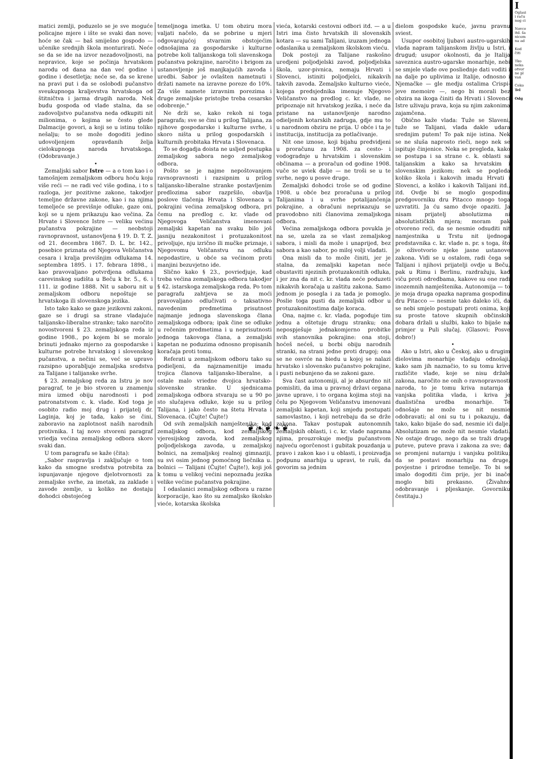matici zemlji, poduzelo se je sve moguće policajne mjere i ište se svaki dan nove; hoće se čak — baš smiješno gospodo — učenike srednjih škola monturirati. Neće se da se ide na izvor nezadovoljnosti, na nepravice, koje se počinja hrvatskom narodu od dana na dan već godine i godine i desetletja; neće se, da se krene na pravi put i da se oslobodi pučanstvo sveukupnoga kraljevstva hrvatskoga od štitničtva i jarma drugih naroda. Nek budu gospoda od vlade stalna, da se zadovoljstvo pučanstva neda odkupiti nit milionima, o kojima se često glede Dalmacije govori, a koji se u istinu toliko nešalju; to se može dogoditi jedino udovoljenjem opravdanih želja cielokupnoga naroda hrvatskoga. (Odobravanje.)
•
Zemaljski sabor Istre — a o tom kao i o tamošnjem zemaljskom odboru hoću koju više reći — ne radi već više godina, i to s razloga, jer pozitivne zakone, takodjer temeljne državne zakone, kao i na njima temeljeće se previšnje odluke, gaze oni, koji se u njem prikazuju kao večina. Za Hrvate i Slovence Istre — veliku većinu pučanstva pokrajine — neobstoji ravnopravnost, ustanovljena § 19. D. T. Z. od 21. decembra 1867. D. L. br. 142., posebice priznata od Njegova Veličanstva cesara i kralja previšnjim odlukama 14. septembra 1895. i 17. febrara 1898., i kao pravovaljano potvrdjena odlukama carevinskog sudišta u Beču k br. 5., 6. i 111. iz godine 1888. Nit u saboru nit u zemaljskom odboru nepoštuje se hrvatskoga ili slovenskoga jezika.
Isto tako kako se gaze jezikovni zakoni, gaze se i drugi sa strane vladajuće talijansko-liberalne stranke; tako naročito novostvoreni § 23. zemaljskoga reda iz godine 1908., po kojem bi se moralo brinuti jednako mjerno za gospodarske i kulturne potrebe hrvatskog i slovenskog pučanstva, a nečini se, već se upravo razsipno uporabljuje zemaljska sredstva za Talijane i talijanske svrhe.
§ 23. zemaljskog reda za Istru je nov paragraf, te je bio stvoren u znamenju mira izmed obiju narodnosti i pod patronatstvom c. k. vlade. Kod toga je osobito radio moj drug i prijatelj dr. Laginja, koj je tada, kako se čini, zaboravio na zaplotnost naših narodnih protivnika. I taj novo stvoreni paragraf vriedja većina zemaljskog odbora skoro svaki dan.
U tom paragrafu se kaže (čita):
„Sabor raspravlja i zaključuje o tom kako da smogne sredstva potrebita za ispunjavanje njegove djelotvornosti za zemaljske svrhe, za imetak, za zaklade i zavode zemlje, u koliko ne dostaju dohodci obstojećeg
temeljnoga imetka. U tom obziru mora valjati načelo, da se pobrine u mjeri odgovarajućoj stvarnim obstojećim odnošajima za gospodarske i kulturne potrebe koli talijanskoga toli slavenskoga pučanstva pokrajine, naročito i brigom za ustanovljenje još manjkajućih zavoda i uredbi. Sabor je ovlašten nametnuti i držati namete na izravne poreze do 10%. Za više namete izravnim porezima i druge zemaljske pristojbe treba cesarsko odobrenje."
Ne drži se, kako rekoh ni toga paragrafa; sve se čini u prilog Talijana, za njihove gospodarske i kulturne svrhe, i skoro ništa u prilog gospodarskih i kulturnih probitaka Hrvata i Slovenaca.
To se dogadja doista ne usljed postupka zemaljskog sabora nego zemaljskog odbora.
Pošto se je najme nepoštovanjem ravnopravnosti i razsipnim u prilog talijansko-liberalne stranke postavljenim predlozima sabor razpršilo, obavlja poslove tlačenja Hrvata i Slovenaca u pokrajini većina zemaljskog odbora, pri čemu na predlog c. kr. vlade od Njegovoga Veličanstva imenovani zemaljski kapetan na svaku bilo još jasniju nezakonitost i protuzakonitost privoljuje, nju izrično ili mučke priznaje, i Njegovomu Veličanstvu na odluku nepodastire, u obće sa većinom proti manjini bezuvjetno ide.
Slično kako § 23., povriedjuje, kad treba većina zemaljskoga odbora takodjer § 42. istarskoga zemaljskoga reda. Po tom paragrafu zahtjeva se za moći pravovaljano odlučivati o taksativno navedenim predmetima prisutnost najmanje jednoga slavenskoga člana zemaljskoga odbora; ipak čine se odluke u rečenim predmetima i u neprisutnosti jednoga takovoga člana, a zemaljski kapetan ne poduzima odnosno propisanih koračaja proti tomu.
Referati u zemaljskom odboru tako su podieljeni, da najznamenitije imadu trojica članova talijansko-liberalne, a ostale malo vriedne dvojica hrvatsko-slovenske stranke. U sjednicama zemaljskoga odbora stvaraju se u 90 po sto slučajeva odluke, koje su u prilog Talijana, i jako često na štetu Hrvata i Slovenaca. (Čujte! Čujte!)
Od svih zemaljskih namještenika: kod zemaljskog odbora, kod zemaljskog vjeresijskog zavoda, kod zemaljskog poljodjelskoga zavoda, u zemaljskoj bolnici, na zemaljskoj realnoj gimnaziji, su svi osim jednog pomoćnog liečnika u. bolnici — Talijani (Čujte! Čujte!), koji još k tomu u velikoj većini nepoznadu jezika velike većine pučanstva pokrajine.
I odaslanici zemaljskog odbora u razne korporacije, kao što su zemaljsko školsko vieće, kotarska školska
vieća, kotarski cestovni odbori itd. — a u Istri ima čisto hrvatskih ili slovenskih kotara — su sami Talijani, izuzam jednoga odaslanika u zemaljskom školskom vieću.
Dok postoji za Talijane raskošno uredjeni poljodjelski zavod, poljodjelska škola, uzor-pivnica, nemaju Hrvati i Slovenci, istiniti poljodjelci, nikakvih takvih zavoda. Zemaljsko kulturno vieće, kojega predsjednika imenuje Njegovo Veličanstvo na predlog c. kr. vlade, ne pripoznaje nit hrvatskog jezika, i neće da pristane na ustanovljenje narodno odieljenih kotarskih zadruga, gdje mu to u narodnom obziru ne prija. U obće i ta je institucija, institucija za potlačivanje.
Nit one iznose, koji bijahu predvidjeni u proračunu za 1908. za cesto- i vodogradnje u hrvatskim i slovenskim občinama — a proračun od godine 1908. vuče se uviek dalje — ne troši se u te svrhe, nego u posve druge.
Zemaljski dohodci troše se od godine 1908. u obće bez proračuna u prilog Talijanima i u svrhe potalijančenja pokrajine, a obračuni nepriкazuju se pravodobno niti članovima zemaljskoga odbora.
Većina zemaljskoga odbora povukla je na se, uzela za se vlast zemaljskog sabora, i misli da može i unaprijed, bez sabora a kao sabor, po miloj volji vladati.
Ona misli da to može činiti, jer je stalna, da zemaljski kapetan neće obustaviti njezinih protuzakonitih odluka, i jer zna da nit c. kr. vlada neće poduzeti nikakvih koračaja u zaštitu zakona. Samo jednom je posegla i za tada je pomoglo. Poslie toga pusti da zemaljski odbor u protuzakonitostima dalje koraca.
Ona, najme c. kr. vlada, pogoduje tim jednu a oštetuje drugu stranku; ona nepospješuje jednakomjerno probitke svih stanovnika pokrajine: ona stoji, hoćeš nećeš, u borbi obiju narodnih stranki, na strani jedne proti drugoj; ona se ne osvrće na biedu u kojoj se nalazi hrvatsko i slovensko pučanstvo pokrajine, i pusti nebunjeno da se zakoni gaze.
Sva čast autonomiji, al je absurdno nit pomisliti, da ima u pravnoj državi organa javne uprave, i to organa kojima stoji na čelu po Njegovom Veličanstvu imenovani zemaljski kapetan, koji smjedu postupati samovlastno, i koji netrebaju da se drže zakona. Takav postupak autonomnih zemaljskih oblasti, i c. kr. vlade naprama njima, prouzrokuje medju pučanstvom najveću ogorčenost i gubitak pouzdanja u pravo i zakon kao i u oblasti, i proizvadja podpunu anarhiju u upravi, te ruši, da govorim sa jednim
dielom gospodske kuće, javnu pravnu sviest.
Usupor osobitoj ljubavi austro-ugarskih vlada napram talijanskom življu u Istri, i drugud; usupor okolnosti, da je Italija saveznica austro-ugarske monarhije, nebi se smjele vlade ove posliednje dati voditi i na dalje po uplivima iz Italije, odnosno i Njemačke — gle medju ostalima Crispi-jeve memoire —, nego bi morali bez obzira na ikoga činiti da Hrvati i Slovenci Istre uživaju prava, koja su njim zakonima zajamčena.
Obično kaže vlada: Tuže se Slaveni, tuže se Talijani, vlada dakle udara srednjim putem! To pak nije istina. Nek se ne sluša naprosto rieči, nego nek se ispituje činjenice. Neka se pregleda, kako se postupa i sa strane c. k. oblasti sa talijanskim a kako sa hrvatskim i slovenskim jezikom; nek se pogleda koliko škola i kakovih imadu Hrvati i Slovenci, a koliko i kakovih Talijani itd., itd. Ovdje bi se moglo gospodinu predgovorniku dru Pitacco mnogo toga uzvratiti. Ja ću samo dvoje opaziti. Ja nisam prijatelj absolutizma ni absolutističkih mjera; moram pak otvoreno reći, da se nesmie odsuditi nit namjestnika u Trstu nit ijednoga predstavnika c. kr. vlade n. pr. s toga, što je oživotvorio njeke jasne ustanove zakona. Vidi se u ostalom, radi čega se Talijani i njihovi prijatelji ovdje u Beču, pak u Rimu i Berlinu, razdražuju, kad viču proti odredbama, kakove su one radi inozemnih namještenika. Autonomija — to je moja druga opazka naprama gospodinu dru Pitacco — nesmie tako daleko ići, da se nebi smjelo postupati proti onima, koji su proste tatove skupnih občinskih dobara držali u službi, kako to bijaše na primjer u Puli slučaj. (Glasovi: Posve dobro!)
•
Ako u Istri, ako u Českoj, ako u drugim dielovima monarhije vladaju odnošaji, kako sam jih naznačio, to su tomu krive različite vlade, koje se nisu držale zakona, naročito ne onih o ravnopravnosti naroda, to je tomu kriva nutarnja i vanjska politika vlada, i kriva je dualistična uredba monarhije. Te odnošaje ne može se nit nesmie odobravati; al oni su tu i pokazuju, da tako, kako bijaše do sad, nesmie ići dalje. Absolutizam ne može nit nesmie vladati. Ne ostaje drugo, nego da se traži druge puteve, puteve prava i zakona za sve; da se promjeni nutarnju i vanjsku politiku; da se postavi monarhiju na druge, povjestne i prirodne temelje. To bi se imalo dogoditi čim prije, jer bi inače moglo biti prekasno. (Živahno odobravanje i pljeskanje. Govorniku čestitaju.)
❦❧❦❧❦
I
Oglasi
i raču
nog ci
Novce
itd. ša
nicom
na ad
Kod
čiti
Tko
neka
otvor
ne pl
van
Ceko
Tel
Odg